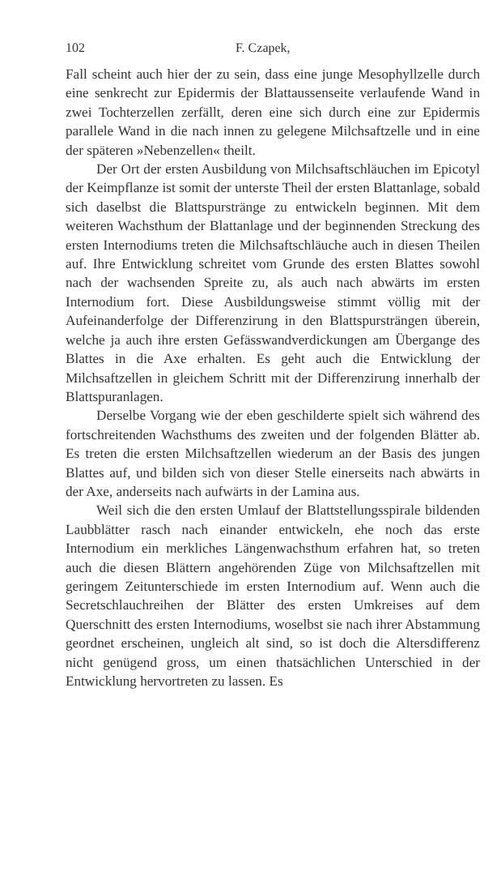102 F. Czapek,
Fall scheint auch hier der zu sein, dass eine junge Mesophyllzelle durch eine senkrecht zur Epidermis der Blattaussenseite verlaufende Wand in zwei Tochterzellen zerfällt, deren eine sich durch eine zur Epidermis parallele Wand in die nach innen zu gelegene Milchsaftzelle und in eine der späteren »Nebenzellen« theilt.
Der Ort der ersten Ausbildung von Milchsaftschläuchen im Epicotyl der Keimpflanze ist somit der unterste Theil der ersten Blattanlage, sobald sich daselbst die Blattspurstränge zu entwickeln beginnen. Mit dem weiteren Wachsthum der Blattanlage und der beginnenden Streckung des ersten Internodiums treten die Milchsaftschläuche auch in diesen Theilen auf. Ihre Entwicklung schreitet vom Grunde des ersten Blattes sowohl nach der wachsenden Spreite zu, als auch nach abwärts im ersten Internodium fort. Diese Ausbildungsweise stimmt völlig mit der Aufeinanderfolge der Differenzirung in den Blattspursträngen überein, welche ja auch ihre ersten Gefässwandverdickungen am Übergange des Blattes in die Axe erhalten. Es geht auch die Entwicklung der Milchsaftzellen in gleichem Schritt mit der Differenzirung innerhalb der Blattspuranlagen.
Derselbe Vorgang wie der eben geschilderte spielt sich während des fortschreitenden Wachsthums des zweiten und der folgenden Blätter ab. Es treten die ersten Milchsaftzellen wiederum an der Basis des jungen Blattes auf, und bilden sich von dieser Stelle einerseits nach abwärts in der Axe, anderseits nach aufwärts in der Lamina aus.
Weil sich die den ersten Umlauf der Blattstellungsspirale bildenden Laubblätter rasch nach einander entwickeln, ehe noch das erste Internodium ein merkliches Längenwachsthum erfahren hat, so treten auch die diesen Blättern angehörenden Züge von Milchsaftzellen mit geringem Zeitunterschiede im ersten Internodium auf. Wenn auch die Secretschlauchreihen der Blätter des ersten Umkreises auf dem Querschnitt des ersten Internodiums, woselbst sie nach ihrer Abstammung geordnet erscheinen, ungleich alt sind, so ist doch die Altersdifferenz nicht genügend gross, um einen thatsächlichen Unterschied in der Entwicklung hervortreten zu lassen. Es